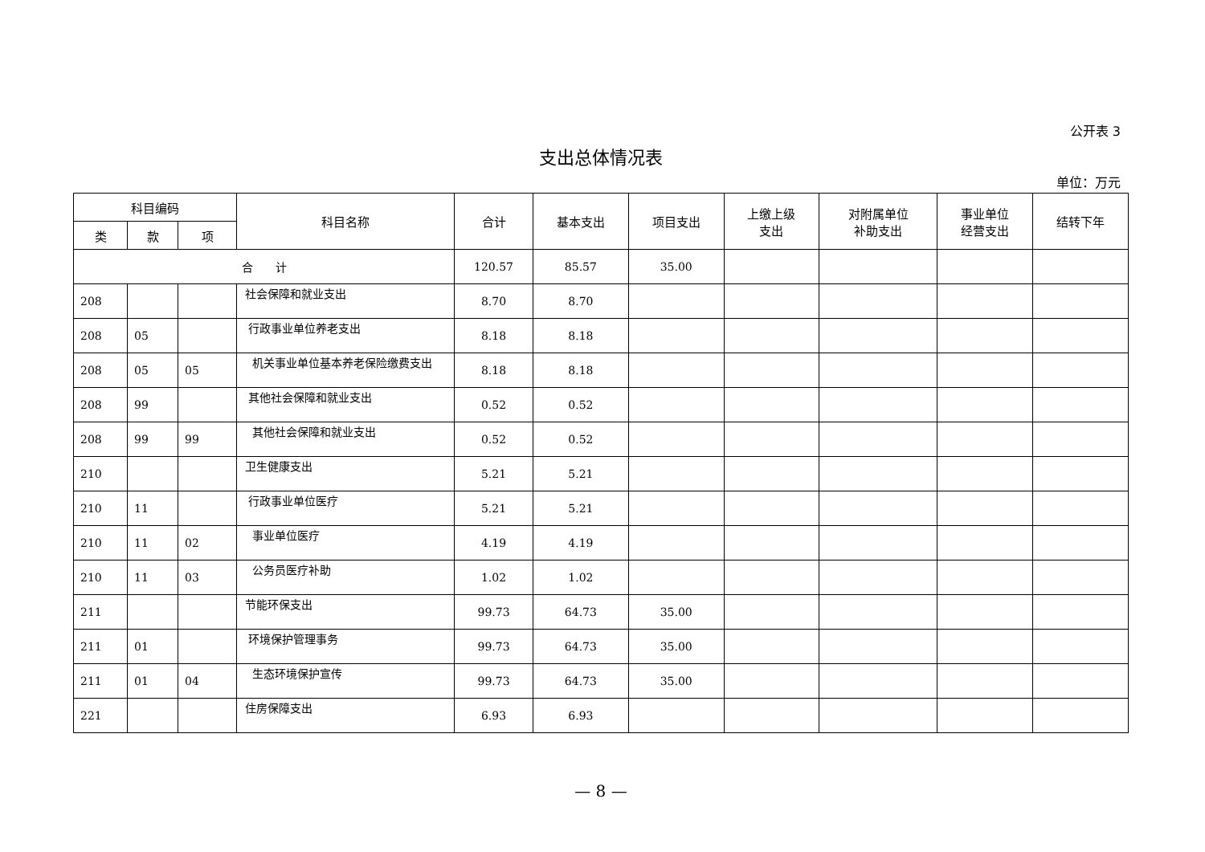公开表 3
支出总体情况表
单位：万元
| 科目编码 | | | 科目名称 | 合计 | 基本支出 | 项目支出 | 上缴上级 支出 | 对附属单位 补助支出 | 事业单位 经营支出 | 结转下年 |
| --- | --- | --- | --- | --- | --- | --- | --- | --- | --- | --- |
| 类 | 款 | 项 | | | | | | | | |
| 合 计 | | | | 120.57 | 85.57 | 35.00 | | | | |
| 208 | | | 社会保障和就业支出 | 8.70 | 8.70 | | | | | |
| 208 | 05 | | 行政事业单位养老支出 | 8.18 | 8.18 | | | | | |
| 208 | 05 | 05 | 机关事业单位基本养老保险缴费支出 | 8.18 | 8.18 | | | | | |
| 208 | 99 | | 其他社会保障和就业支出 | 0.52 | 0.52 | | | | | |
| 208 | 99 | 99 | 其他社会保障和就业支出 | 0.52 | 0.52 | | | | | |
| 210 | | | 卫生健康支出 | 5.21 | 5.21 | | | | | |
| 210 | 11 | | 行政事业单位医疗 | 5.21 | 5.21 | | | | | |
| 210 | 11 | 02 | 事业单位医疗 | 4.19 | 4.19 | | | | | |
| 210 | 11 | 03 | 公务员医疗补助 | 1.02 | 1.02 | | | | | |
| 211 | | | 节能环保支出 | 99.73 | 64.73 | 35.00 | | | | |
| 211 | 01 | | 环境保护管理事务 | 99.73 | 64.73 | 35.00 | | | | |
| 211 | 01 | 04 | 生态环境保护宣传 | 99.73 | 64.73 | 35.00 | | | | |
| 221 | | | 住房保障支出 | 6.93 | 6.93 | | | | | |
— 8 —